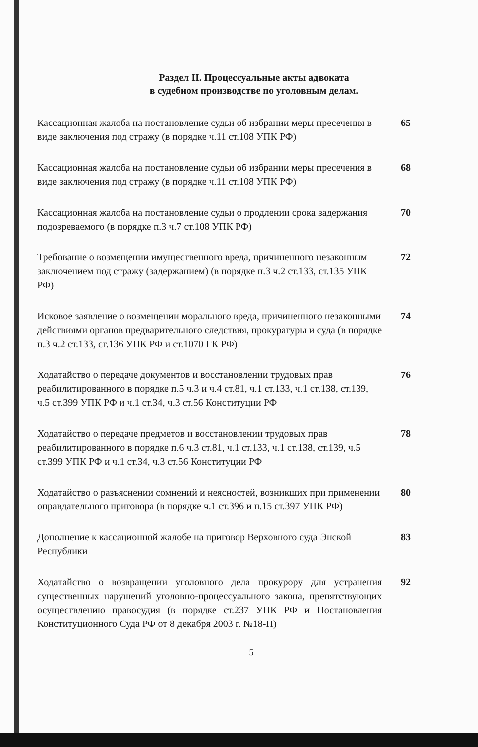Раздел II. Процессуальные акты адвоката
в судебном производстве по уголовным делам.
Кассационная жалоба на постановление судьи об избрании меры пресечения в виде заключения под стражу (в порядке ч.11 ст.108 УПК РФ)
65
Кассационная жалоба на постановление судьи об избрании меры пресечения в виде заключения под стражу (в порядке ч.11 ст.108 УПК РФ)
68
Кассационная жалоба на постановление судьи о продлении срока задержания подозреваемого (в порядке п.3 ч.7 ст.108 УПК РФ)
70
Требование о возмещении имущественного вреда, причиненного незаконным заключением под стражу (задержанием) (в порядке п.3 ч.2 ст.133, ст.135 УПК РФ)
72
Исковое заявление о возмещении морального вреда, причиненного незаконными действиями органов предварительного следствия, прокуратуры и суда (в порядке п.3 ч.2 ст.133, ст.136 УПК РФ и ст.1070 ГК РФ)
74
Ходатайство о передаче документов и восстановлении трудовых прав реабилитированного в порядке п.5 ч.3 и ч.4 ст.81, ч.1 ст.133, ч.1 ст.138, ст.139, ч.5 ст.399 УПК РФ и ч.1 ст.34, ч.3 ст.56 Конституции РФ
76
Ходатайство о передаче предметов и восстановлении трудовых прав реабилитированного в порядке п.6 ч.3 ст.81, ч.1 ст.133, ч.1 ст.138, ст.139, ч.5 ст.399 УПК РФ и ч.1 ст.34, ч.3 ст.56 Конституции РФ
78
Ходатайство о разъяснении сомнений и неясностей, возникших при применении оправдательного приговора (в порядке ч.1 ст.396 и п.15 ст.397 УПК РФ)
80
Дополнение к кассационной жалобе на приговор Верховного суда Энской Республики
83
Ходатайство о возвращении уголовного дела прокурору для устранения существенных нарушений уголовно-процессуального закона, препятствующих осуществлению правосудия (в порядке ст.237 УПК РФ и Постановления Конституционного Суда РФ от 8 декабря 2003 г. №18-П)
92
5